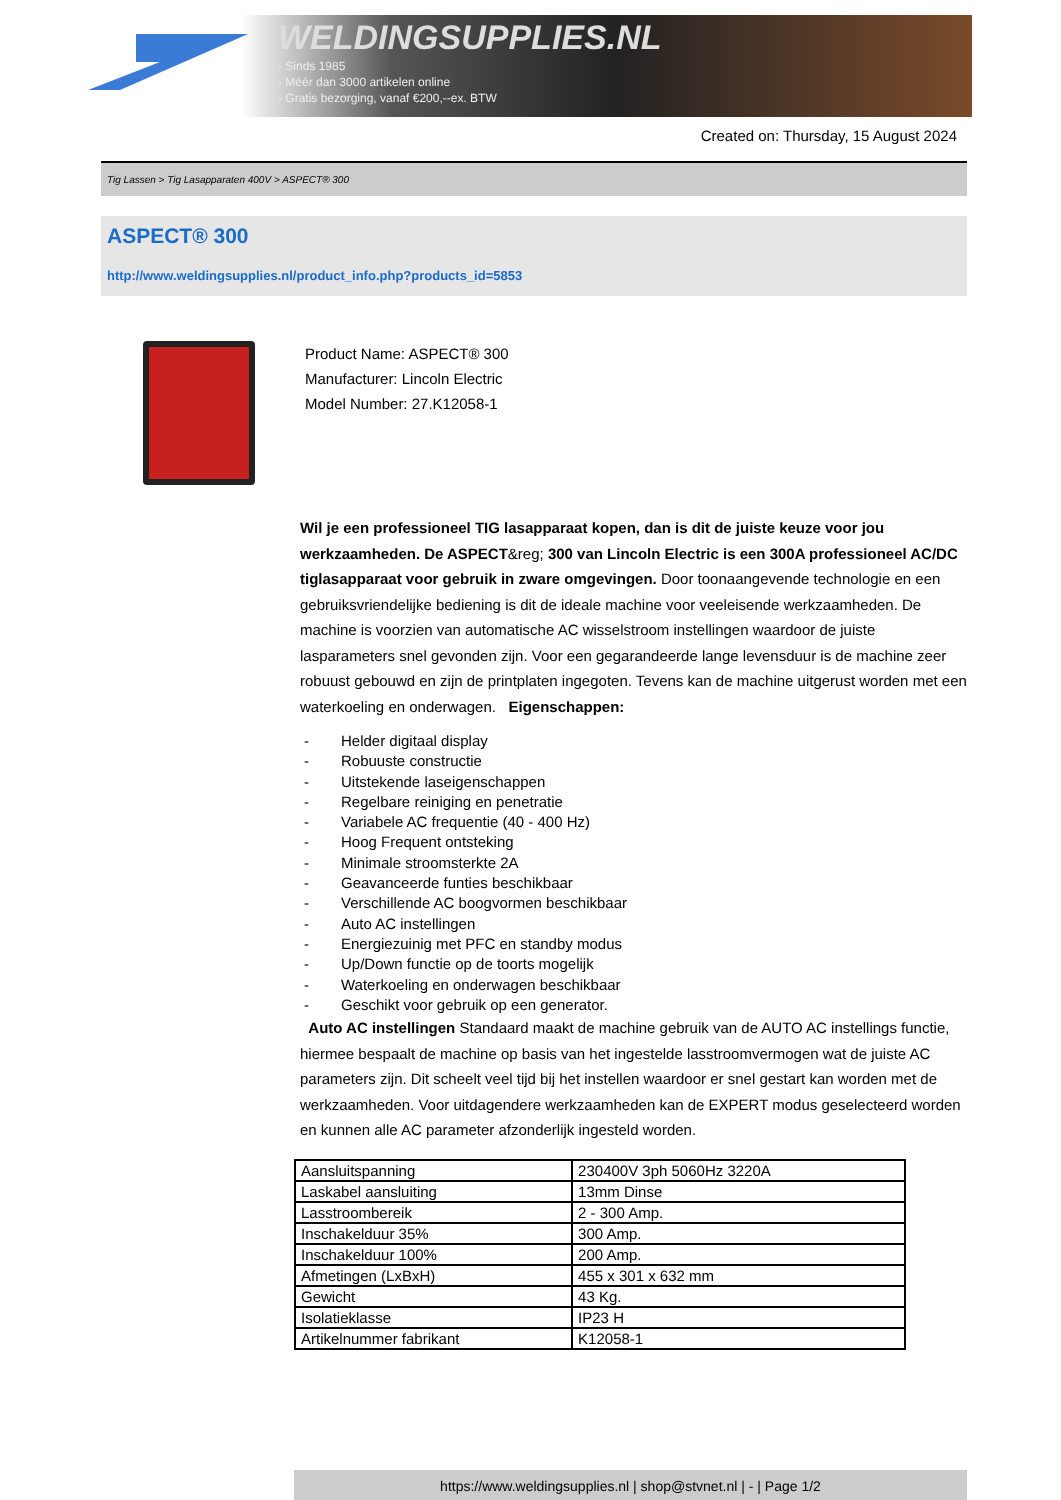WELDINGSUPPLIES.NL
- Sinds 1985
- Méér dan 3000 artikelen online
- Gratis bezorging, vanaf €200,--ex. BTW
Created on: Thursday, 15 August 2024
Tig Lassen > Tig Lasapparaten 400V > ASPECT® 300
ASPECT® 300
http://www.weldingsupplies.nl/product_info.php?products_id=5853
Product Name: ASPECT® 300
Manufacturer: Lincoln Electric
Model Number: 27.K12058-1
Wil je een professioneel TIG lasapparaat kopen, dan is dit de juiste keuze voor jou werkzaamheden. De ASPECT&reg; 300 van Lincoln Electric is een 300A professioneel AC/DC tiglasapparaat voor gebruik in zware omgevingen. Door toonaangevende technologie en een gebruiksvriendelijke bediening is dit de ideale machine voor veeleisende werkzaamheden. De machine is voorzien van automatische AC wisselstroom instellingen waardoor de juiste lasparameters snel gevonden zijn. Voor een gegarandeerde lange levensduur is de machine zeer robuust gebouwd en zijn de printplaten ingegoten. Tevens kan de machine uitgerust worden met een waterkoeling en onderwagen. Eigenschappen:
- Helder digitaal display
- Robuuste constructie
- Uitstekende laseigenschappen
- Regelbare reiniging en penetratie
- Variabele AC frequentie (40 - 400 Hz)
- Hoog Frequent ontsteking
- Minimale stroomsterkte 2A
- Geavanceerde funties beschikbaar
- Verschillende AC boogvormen beschikbaar
- Auto AC instellingen
- Energiezuinig met PFC en standby modus
- Up/Down functie op de toorts mogelijk
- Waterkoeling en onderwagen beschikbaar
- Geschikt voor gebruik op een generator.
Auto AC instellingen Standaard maakt de machine gebruik van de AUTO AC instellings functie, hiermee bespaalt de machine op basis van het ingestelde lasstroomvermogen wat de juiste AC parameters zijn. Dit scheelt veel tijd bij het instellen waardoor er snel gestart kan worden met de werkzaamheden. Voor uitdagendere werkzaamheden kan de EXPERT modus geselecteerd worden en kunnen alle AC parameter afzonderlijk ingesteld worden.
| Aansluitspanning | 230400V 3ph 5060Hz 3220A |
| Laskabel aansluiting | 13mm Dinse |
| Lasstroombereik | 2 - 300 Amp. |
| Inschakelduur 35% | 300 Amp. |
| Inschakelduur 100% | 200 Amp. |
| Afmetingen (LxBxH) | 455 x 301 x 632 mm |
| Gewicht | 43 Kg. |
| Isolatieklasse | IP23 H |
| Artikelnummer fabrikant | K12058-1 |
https://www.weldingsupplies.nl | shop@stvnet.nl | - | Page 1/2